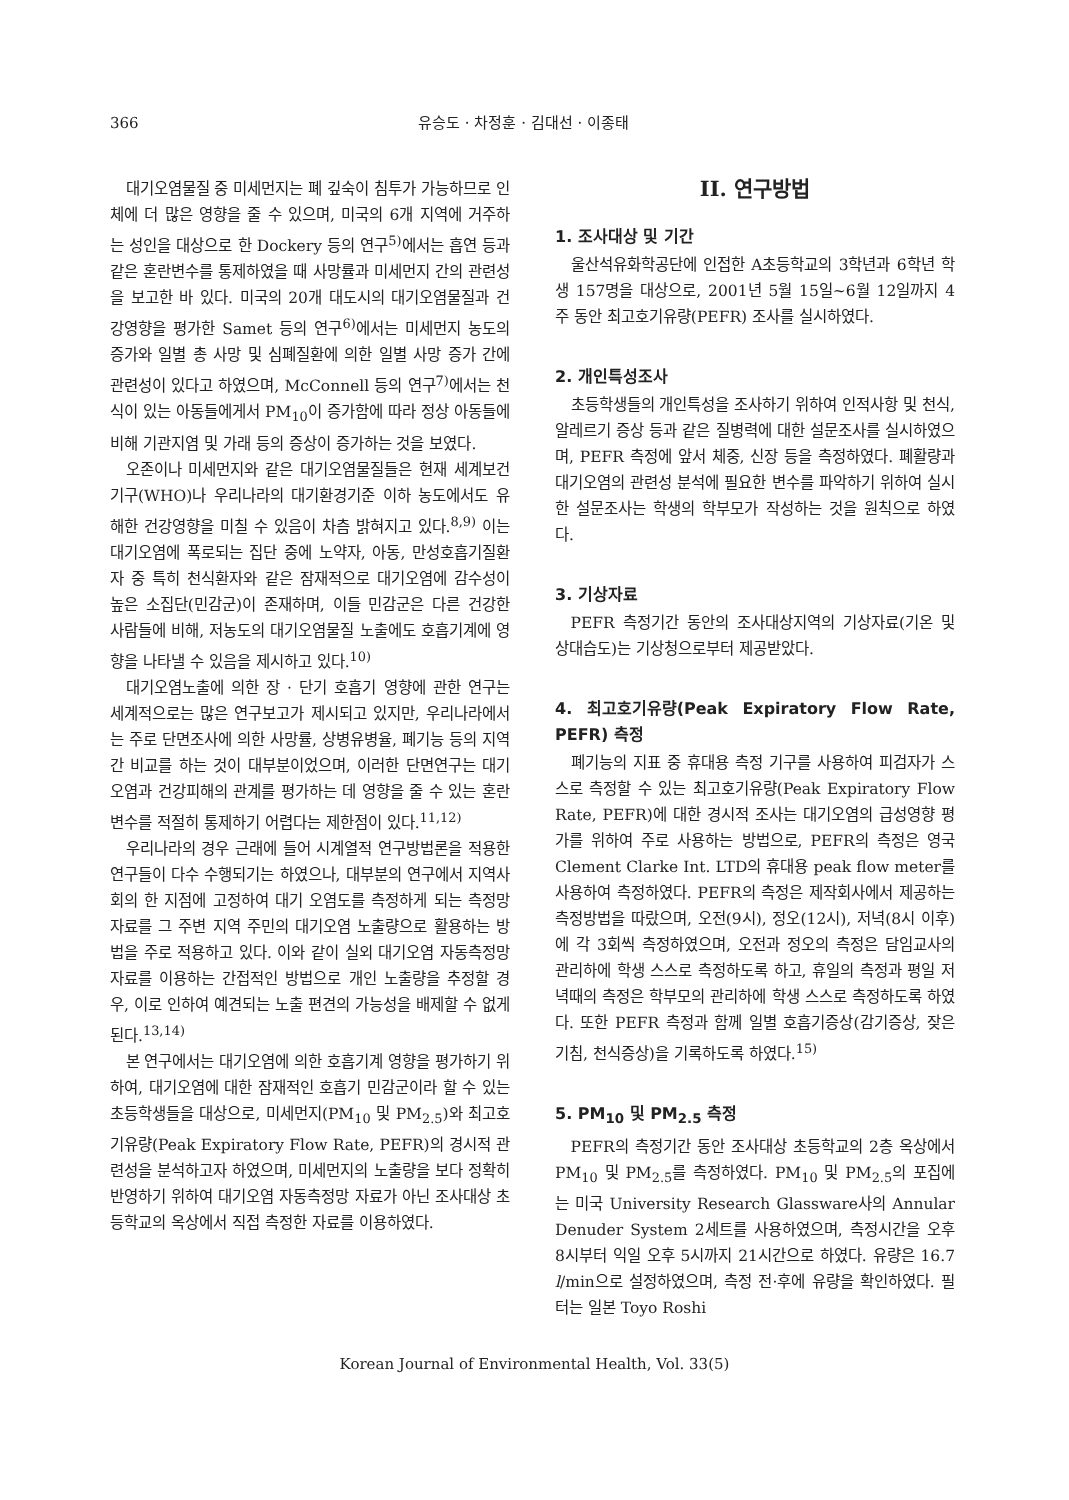366 유승도 · 차정훈 · 김대선 · 이종태
대기오염물질 중 미세먼지는 폐 깊숙이 침투가 가능하므로 인체에 더 많은 영향을 줄 수 있으며, 미국의 6개 지역에 거주하는 성인을 대상으로 한 Dockery 등의 연구<sup>5)</sup>에서는 흡연 등과 같은 혼란변수를 통제하였을 때 사망률과 미세먼지 간의 관련성을 보고한 바 있다. 미국의 20개 대도시의 대기오염물질과 건강영향을 평가한 Samet 등의 연구<sup>6)</sup>에서는 미세먼지 농도의 증가와 일별 총 사망 및 심폐질환에 의한 일별 사망 증가 간에 관련성이 있다고 하였으며, McConnell 등의 연구<sup>7)</sup>에서는 천식이 있는 아동들에게서 PM<sub>10</sub>이 증가함에 따라 정상 아동들에 비해 기관지염 및 가래 등의 증상이 증가하는 것을 보였다.
오존이나 미세먼지와 같은 대기오염물질들은 현재 세계보건기구(WHO)나 우리나라의 대기환경기준 이하 농도에서도 유해한 건강영향을 미칠 수 있음이 차츰 밝혀지고 있다.<sup>8,9)</sup> 이는 대기오염에 폭로되는 집단 중에 노약자, 아동, 만성호흡기질환자 중 특히 천식환자와 같은 잠재적으로 대기오염에 감수성이 높은 소집단(민감군)이 존재하며, 이들 민감군은 다른 건강한 사람들에 비해, 저농도의 대기오염물질 노출에도 호흡기계에 영향을 나타낼 수 있음을 제시하고 있다.<sup>10)</sup>
대기오염노출에 의한 장 · 단기 호흡기 영향에 관한 연구는 세계적으로는 많은 연구보고가 제시되고 있지만, 우리나라에서는 주로 단면조사에 의한 사망률, 상병유병율, 폐기능 등의 지역간 비교를 하는 것이 대부분이었으며, 이러한 단면연구는 대기오염과 건강피해의 관계를 평가하는 데 영향을 줄 수 있는 혼란변수를 적절히 통제하기 어렵다는 제한점이 있다.<sup>11,12)</sup>
우리나라의 경우 근래에 들어 시계열적 연구방법론을 적용한 연구들이 다수 수행되기는 하였으나, 대부분의 연구에서 지역사회의 한 지점에 고정하여 대기 오염도를 측정하게 되는 측정망 자료를 그 주변 지역 주민의 대기오염 노출량으로 활용하는 방법을 주로 적용하고 있다. 이와 같이 실외 대기오염 자동측정망 자료를 이용하는 간접적인 방법으로 개인 노출량을 추정할 경우, 이로 인하여 예견되는 노출 편견의 가능성을 배제할 수 없게 된다.<sup>13,14)</sup>
본 연구에서는 대기오염에 의한 호흡기계 영향을 평가하기 위하여, 대기오염에 대한 잠재적인 호흡기 민감군이라 할 수 있는 초등학생들을 대상으로, 미세먼지(PM<sub>10</sub> 및 PM<sub>2.5</sub>)와 최고호기유량(Peak Expiratory Flow Rate, PEFR)의 경시적 관련성을 분석하고자 하였으며, 미세먼지의 노출량을 보다 정확히 반영하기 위하여 대기오염 자동측정망 자료가 아닌 조사대상 초등학교의 옥상에서 직접 측정한 자료를 이용하였다.
II. 연구방법
1. 조사대상 및 기간
울산석유화학공단에 인접한 A초등학교의 3학년과 6학년 학생 157명을 대상으로, 2001년 5월 15일~6월 12일까지 4주 동안 최고호기유량(PEFR) 조사를 실시하였다.
2. 개인특성조사
초등학생들의 개인특성을 조사하기 위하여 인적사항 및 천식, 알레르기 증상 등과 같은 질병력에 대한 설문조사를 실시하였으며, PEFR 측정에 앞서 체중, 신장 등을 측정하였다. 폐활량과 대기오염의 관련성 분석에 필요한 변수를 파악하기 위하여 실시한 설문조사는 학생의 학부모가 작성하는 것을 원칙으로 하였다.
3. 기상자료
PEFR 측정기간 동안의 조사대상지역의 기상자료(기온 및 상대습도)는 기상청으로부터 제공받았다.
4. 최고호기유량(Peak Expiratory Flow Rate, PEFR) 측정
폐기능의 지표 중 휴대용 측정 기구를 사용하여 피검자가 스스로 측정할 수 있는 최고호기유량(Peak Expiratory Flow Rate, PEFR)에 대한 경시적 조사는 대기오염의 급성영향 평가를 위하여 주로 사용하는 방법으로, PEFR의 측정은 영국 Clement Clarke Int. LTD의 휴대용 peak flow meter를 사용하여 측정하였다. PEFR의 측정은 제작회사에서 제공하는 측정방법을 따랐으며, 오전(9시), 정오(12시), 저녁(8시 이후)에 각 3회씩 측정하였으며, 오전과 정오의 측정은 담임교사의 관리하에 학생 스스로 측정하도록 하고, 휴일의 측정과 평일 저녁때의 측정은 학부모의 관리하에 학생 스스로 측정하도록 하였다. 또한 PEFR 측정과 함께 일별 호흡기증상(감기증상, 잦은 기침, 천식증상)을 기록하도록 하였다.<sup>15)</sup>
5. PM<sub>10</sub> 및 PM<sub>2.5</sub> 측정
PEFR의 측정기간 동안 조사대상 초등학교의 2층 옥상에서 PM<sub>10</sub> 및 PM<sub>2.5</sub>를 측정하였다. PM<sub>10</sub> 및 PM<sub>2.5</sub>의 포집에는 미국 University Research Glassware사의 Annular Denuder System 2세트를 사용하였으며, 측정시간을 오후 8시부터 익일 오후 5시까지 21시간으로 하였다. 유량은 16.7 l/min으로 설정하였으며, 측정 전·후에 유량을 확인하였다. 필터는 일본 Toyo Roshi
Korean Journal of Environmental Health, Vol. 33(5)